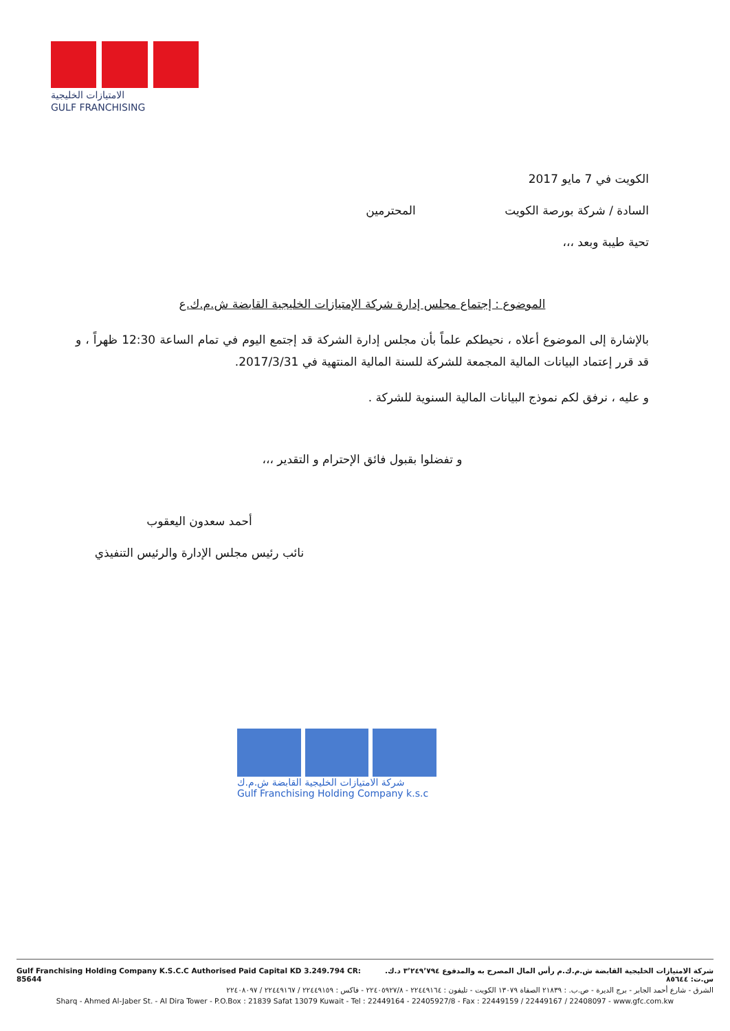الامتيازات الخليجية
GULF FRANCHISING
الكويت في 7 مايو 2017
السادة / شركة بورصة الكويت المحترمين
تحية طيبة وبعد ،،،
الموضوع : إجتماع مجلس إدارة شركة الإمتيازات الخليجية القابضة ش.م.ك.ع
بالإشارة إلى الموضوع أعلاه ، نحيطكم علماً بأن مجلس إدارة الشركة قد إجتمع اليوم في تمام الساعة 12:30 ظهراً ، و قد قرر إعتماد البيانات المالية المجمعة للشركة للسنة المالية المنتهية في 2017/3/31.
و عليه ، نرفق لكم نموذج البيانات المالية السنوية للشركة .
و تفضلوا بقبول فائق الإحترام و التقدير ،،،
أحمد سعدون اليعقوب
نائب رئيس مجلس الإدارة والرئيس التنفيذي
شركة الامتيازات الخليجية القابضة ش.م.ك
Gulf Franchising Holding Company k.s.c
Gulf Franchising Holding Company K.S.C.C Authorised Paid Capital KD 3.249.794 CR: 85644 شركة الامتيازات الخليجية القابضة ش.م.ك.م رأس المال المصرح به والمدفوع ٣٬٢٤٩٬٧٩٤ د.ك. س.ت: ٨٥٦٤٤
الشرق - شارع أحمد الجابر - برج الديرة - ص.ب. : ٢١٨٣٩ الصفاة ١٣٠٧٩ الكويت - تليفون : ٢٢٤٤٩١٦٤ - ٢٢٤٠٥٩٢٧/٨ - فاكس : ٢٢٤٤٩١٥٩ / ٢٢٤٤٩١٦٧ / ٢٢٤٠٨٠٩٧
Sharq - Ahmed Al-Jaber St. - Al Dira Tower - P.O.Box : 21839 Safat 13079 Kuwait - Tel : 22449164 - 22405927/8 - Fax : 22449159 / 22449167 / 22408097 - www.gfc.com.kw